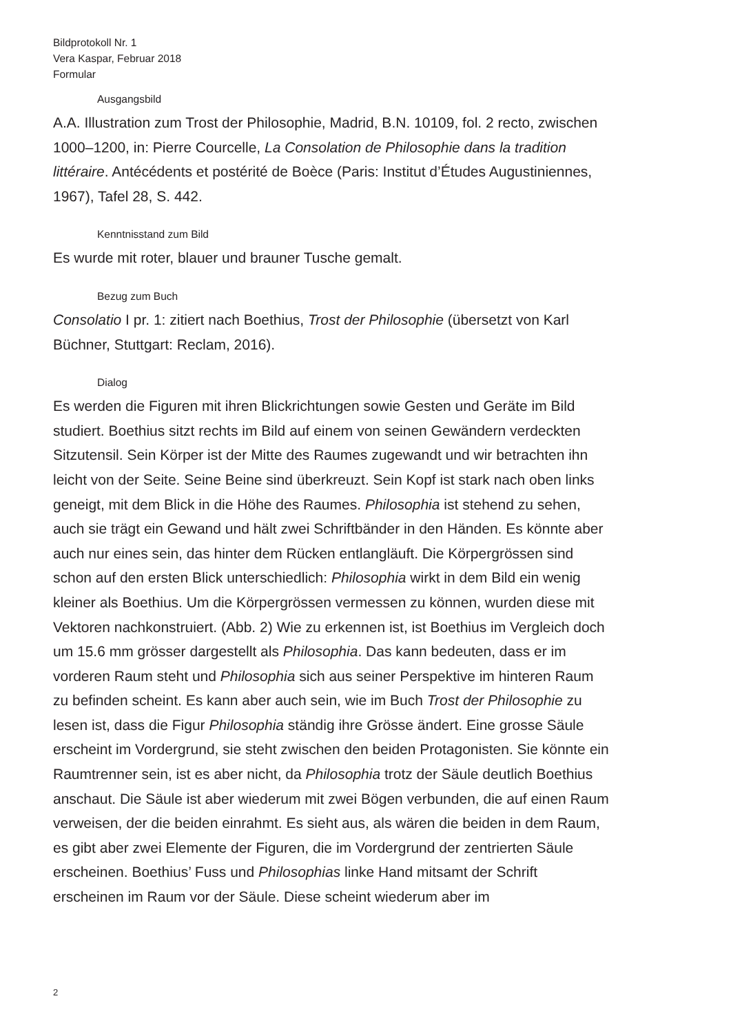Bildprotokoll Nr. 1
Vera Kaspar, Februar 2018
Formular
Ausgangsbild
A.A. Illustration zum Trost der Philosophie, Madrid, B.N. 10109, fol. 2 recto, zwischen 1000–1200, in: Pierre Courcelle, La Consolation de Philosophie dans la tradition littéraire. Antécédents et postérité de Boèce (Paris: Institut d’Études Augustiniennes, 1967), Tafel 28, S. 442.
Kenntnisstand zum Bild
Es wurde mit roter, blauer und brauner Tusche gemalt.
Bezug zum Buch
Consolatio I pr. 1: zitiert nach Boethius, Trost der Philosophie (übersetzt von Karl Büchner, Stuttgart: Reclam, 2016).
Dialog
Es werden die Figuren mit ihren Blickrichtungen sowie Gesten und Geräte im Bild studiert. Boethius sitzt rechts im Bild auf einem von seinen Gewändern verdeckten Sitzutensil. Sein Körper ist der Mitte des Raumes zugewandt und wir betrachten ihn leicht von der Seite. Seine Beine sind überkreuzt. Sein Kopf ist stark nach oben links geneigt, mit dem Blick in die Höhe des Raumes. Philosophia ist stehend zu sehen, auch sie trägt ein Gewand und hält zwei Schriftbänder in den Händen. Es könnte aber auch nur eines sein, das hinter dem Rücken entlangläuft. Die Körpergrössen sind schon auf den ersten Blick unterschiedlich: Philosophia wirkt in dem Bild ein wenig kleiner als Boethius. Um die Körpergrössen vermessen zu können, wurden diese mit Vektoren nachkonstruiert. (Abb. 2) Wie zu erkennen ist, ist Boethius im Vergleich doch um 15.6 mm grösser dargestellt als Philosophia. Das kann bedeuten, dass er im vorderen Raum steht und Philosophia sich aus seiner Perspektive im hinteren Raum zu befinden scheint. Es kann aber auch sein, wie im Buch Trost der Philosophie zu lesen ist, dass die Figur Philosophia ständig ihre Grösse ändert. Eine grosse Säule erscheint im Vordergrund, sie steht zwischen den beiden Protagonisten. Sie könnte ein Raumtrenner sein, ist es aber nicht, da Philosophia trotz der Säule deutlich Boethius anschaut. Die Säule ist aber wiederum mit zwei Bögen verbunden, die auf einen Raum verweisen, der die beiden einrahmt. Es sieht aus, als wären die beiden in dem Raum, es gibt aber zwei Elemente der Figuren, die im Vordergrund der zentrierten Säule erscheinen. Boethius’ Fuss und Philosophias linke Hand mitsamt der Schrift erscheinen im Raum vor der Säule. Diese scheint wiederum aber im
2